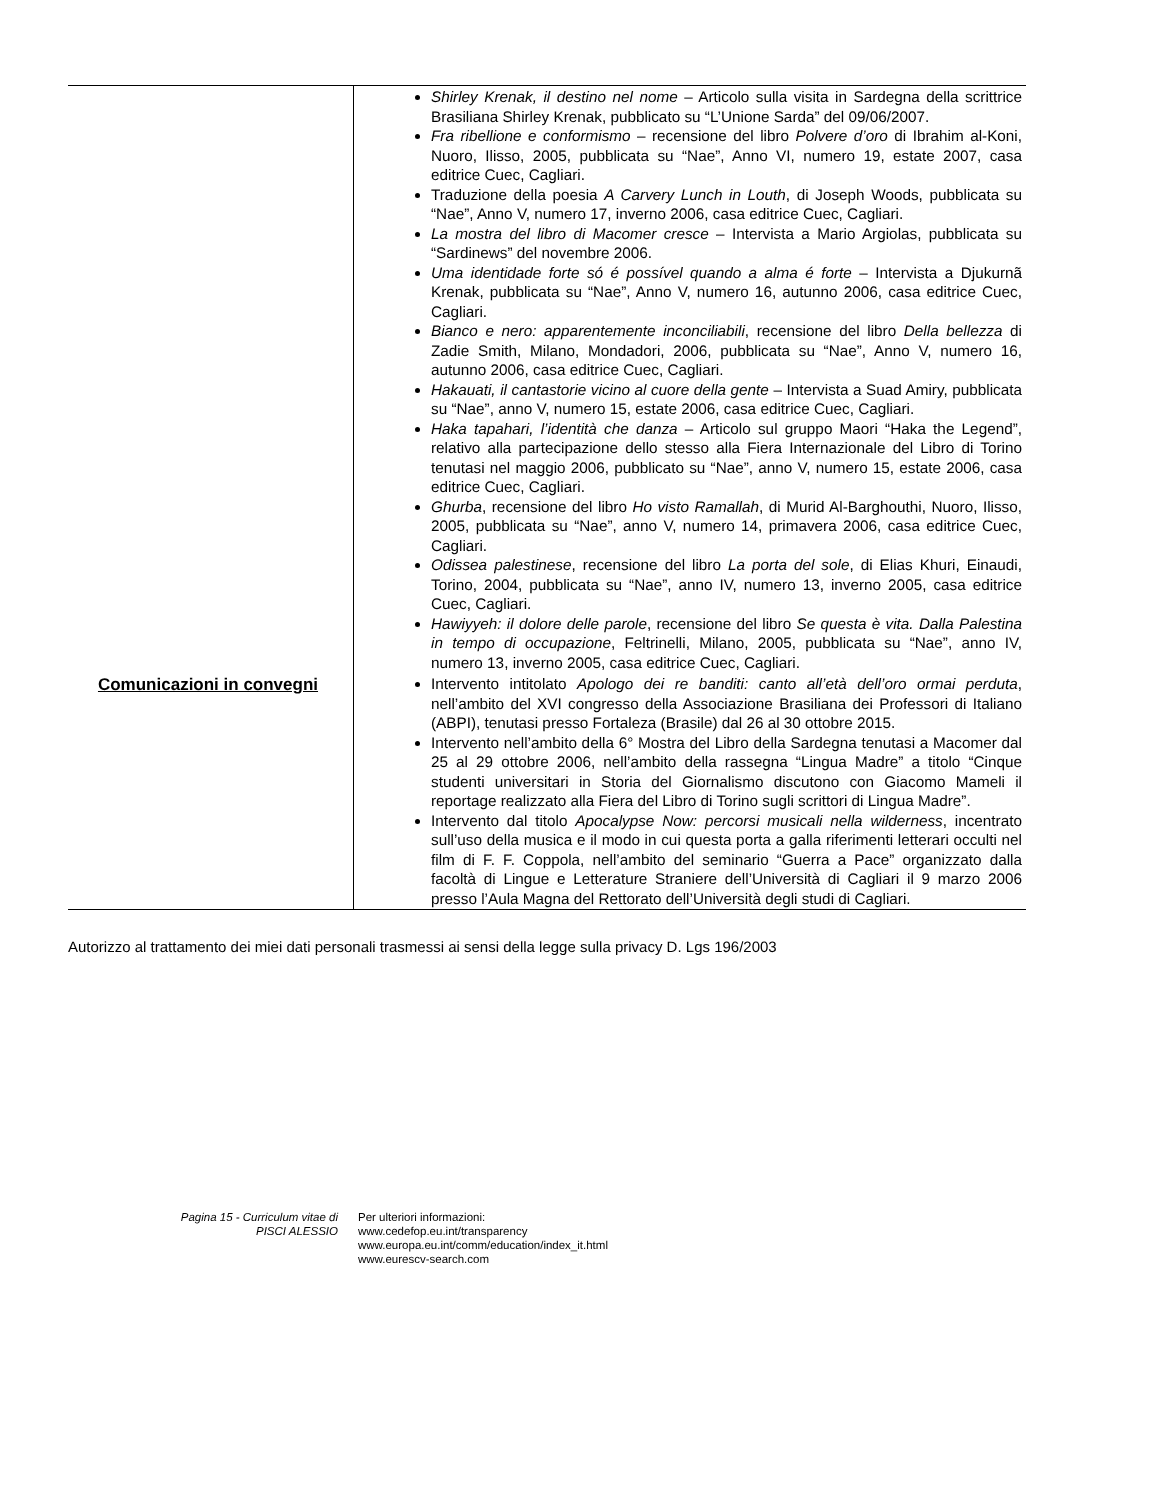| | Shirley Krenak, il destino nel nome – Articolo sulla visita in Sardegna della scrittrice Brasiliana Shirley Krenak, pubblicato su “L’Unione Sarda” del 09/06/2007. Fra ribellione e conformismo – recensione del libro Polvere d’oro di Ibrahim al-Koni, Nuoro, Ilisso, 2005, pubblicata su “Nae”, Anno VI, numero 19, estate 2007, casa editrice Cuec, Cagliari. Traduzione della poesia A Carvery Lunch in Louth , di Joseph Woods, pubblicata su “Nae”, Anno V, numero 17, inverno 2006, casa editrice Cuec, Cagliari. La mostra del libro di Macomer cresce – Intervista a Mario Argiolas, pubblicata su “Sardinews” del novembre 2006. Uma identidade forte só é possível quando a alma é forte – Intervista a Djukurnã Krenak, pubblicata su “Nae”, Anno V, numero 16, autunno 2006, casa editrice Cuec, Cagliari. Bianco e nero: apparentemente inconciliabili , recensione del libro Della bellezza di Zadie Smith, Milano, Mondadori, 2006, pubblicata su “Nae”, Anno V, numero 16, autunno 2006, casa editrice Cuec, Cagliari. Hakauati, il cantastorie vicino al cuore della gente – Intervista a Suad Amiry, pubblicata su “Nae”, anno V, numero 15, estate 2006, casa editrice Cuec, Cagliari. Haka tapahari, l’identità che danza – Articolo sul gruppo Maori “Haka the Legend”, relativo alla partecipazione dello stesso alla Fiera Internazionale del Libro di Torino tenutasi nel maggio 2006, pubblicato su “Nae”, anno V, numero 15, estate 2006, casa editrice Cuec, Cagliari. Ghurba , recensione del libro Ho visto Ramallah , di Murid Al-Barghouthi, Nuoro, Ilisso, 2005, pubblicata su “Nae”, anno V, numero 14, primavera 2006, casa editrice Cuec, Cagliari. Odissea palestinese , recensione del libro La porta del sole , di Elias Khuri, Einaudi, Torino, 2004, pubblicata su “Nae”, anno IV, numero 13, inverno 2005, casa editrice Cuec, Cagliari. Hawiyyeh: il dolore delle parole , recensione del libro Se questa è vita. Dalla Palestina in tempo di occupazione , Feltrinelli, Milano, 2005, pubblicata su “Nae”, anno IV, numero 13, inverno 2005, casa editrice Cuec, Cagliari. |
| Comunicazioni in convegni | Intervento intitolato Apologo dei re banditi: canto all’età dell’oro ormai perduta , nell’ambito del XVI congresso della Associazione Brasiliana dei Professori di Italiano (ABPI), tenutasi presso Fortaleza (Brasile) dal 26 al 30 ottobre 2015. Intervento nell’ambito della 6° Mostra del Libro della Sardegna tenutasi a Macomer dal 25 al 29 ottobre 2006, nell’ambito della rassegna “Lingua Madre” a titolo “Cinque studenti universitari in Storia del Giornalismo discutono con Giacomo Mameli il reportage realizzato alla Fiera del Libro di Torino sugli scrittori di Lingua Madre”. Intervento dal titolo Apocalypse Now: percorsi musicali nella wilderness , incentrato sull’uso della musica e il modo in cui questa porta a galla riferimenti letterari occulti nel film di F. F. Coppola, nell’ambito del seminario “Guerra a Pace” organizzato dalla facoltà di Lingue e Letterature Straniere dell’Università di Cagliari il 9 marzo 2006 presso l’Aula Magna del Rettorato dell’Università degli studi di Cagliari. |
Autorizzo al trattamento dei miei dati personali trasmessi ai sensi della legge sulla privacy D. Lgs 196/2003
Pagina 15 - Curriculum vitae di
PISCI ALESSIO
Per ulteriori informazioni:
www.cedefop.eu.int/transparency
www.europa.eu.int/comm/education/index_it.html
www.eurescv-search.com